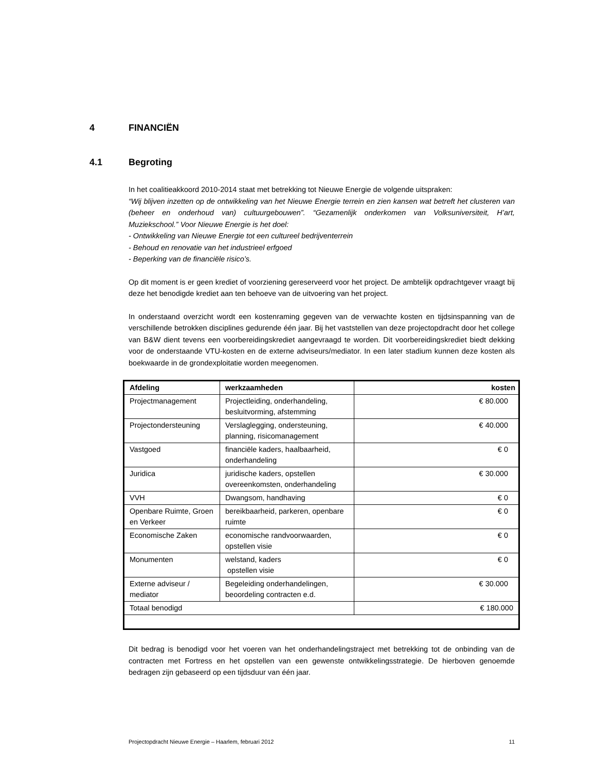4 FINANCIËN
4.1 Begroting
In het coalitieakkoord 2010-2014 staat met betrekking tot Nieuwe Energie de volgende uitspraken:
“Wij blijven inzetten op de ontwikkeling van het Nieuwe Energie terrein en zien kansen wat betreft het clusteren van (beheer en onderhoud van) cultuurgebouwen”. “Gezamenlijk onderkomen van Volksuniversiteit, H’art, Muziekschool.” Voor Nieuwe Energie is het doel:
- Ontwikkeling van Nieuwe Energie tot een cultureel bedrijventerrein
- Behoud en renovatie van het industrieel erfgoed
- Beperking van de financiële risico’s.
Op dit moment is er geen krediet of voorziening gereserveerd voor het project. De ambtelijk opdrachtgever vraagt bij deze het benodigde krediet aan ten behoeve van de uitvoering van het project.
In onderstaand overzicht wordt een kostenraming gegeven van de verwachte kosten en tijdsinspanning van de verschillende betrokken disciplines gedurende één jaar. Bij het vaststellen van deze projectopdracht door het college van B&W dient tevens een voorbereidingskrediet aangevraagd te worden. Dit voorbereidingskrediet biedt dekking voor de onderstaande VTU-kosten en de externe adviseurs/mediator. In een later stadium kunnen deze kosten als boekwaarde in de grondexploitatie worden meegenomen.
| Afdeling | werkzaamheden | kosten |
| --- | --- | --- |
| Projectmanagement | Projectleiding, onderhandeling, besluitvorming, afstemming | € 80.000 |
| Projectondersteuning | Verslaglegging, ondersteuning, planning, risicomanagement | € 40.000 |
| Vastgoed | financiële kaders, haalbaarheid, onderhandeling | € 0 |
| Juridica | juridische kaders, opstellen overeenkomsten, onderhandeling | € 30.000 |
| VVH | Dwangsom, handhaving | € 0 |
| Openbare Ruimte, Groen en Verkeer | bereikbaarheid, parkeren, openbare ruimte | € 0 |
| Economische Zaken | economische randvoorwaarden, opstellen visie | € 0 |
| Monumenten | welstand, kaders opstellen visie | € 0 |
| Externe adviseur / mediator | Begeleiding onderhandelingen, beoordeling contracten e.d. | € 30.000 |
| Totaal benodigd | | € 180.000 |
Dit bedrag is benodigd voor het voeren van het onderhandelingstraject met betrekking tot de onbinding van de contracten met Fortress en het opstellen van een gewenste ontwikkelingsstrategie. De hierboven genoemde bedragen zijn gebaseerd op een tijdsduur van één jaar.
Projectopdracht Nieuwe Energie – Haarlem, februari 2012 11